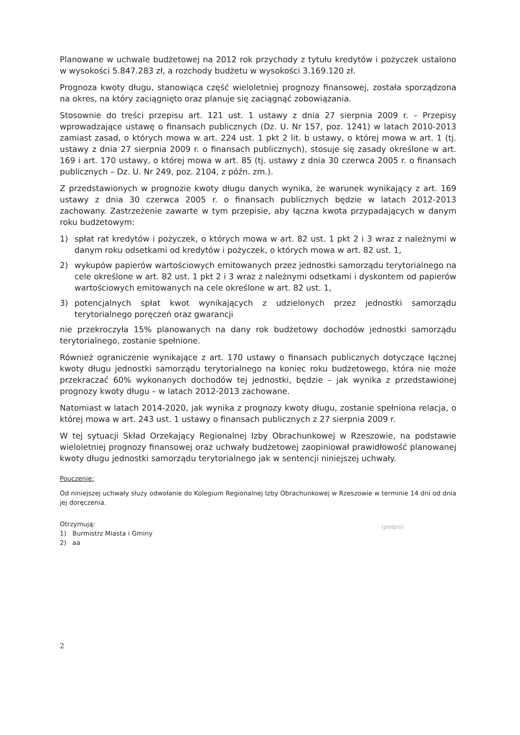Planowane w uchwale budżetowej na 2012 rok przychody z tytułu kredytów i pożyczek ustalono w wysokości 5.847.283 zł, a rozchody budżetu w wysokości 3.169.120 zł.
Prognoza kwoty długu, stanowiąca część wieloletniej prognozy finansowej, została sporządzona na okres, na który zaciągnięto oraz planuje się zaciągnąć zobowiązania.
Stosownie do treści przepisu art. 121 ust. 1 ustawy z dnia 27 sierpnia 2009 r. – Przepisy wprowadzające ustawę o finansach publicznych (Dz. U. Nr 157, poz. 1241) w latach 2010-2013 zamiast zasad, o których mowa w art. 224 ust. 1 pkt 2 lit. b ustawy, o której mowa w art. 1 (tj. ustawy z dnia 27 sierpnia 2009 r. o finansach publicznych), stosuje się zasady określone w art. 169 i art. 170 ustawy, o której mowa w art. 85 (tj. ustawy z dnia 30 czerwca 2005 r. o finansach publicznych – Dz. U. Nr 249, poz. 2104, z późn. zm.).
Z przedstawionych w prognozie kwoty długu danych wynika, że warunek wynikający z art. 169 ustawy z dnia 30 czerwca 2005 r. o finansach publicznych będzie w latach 2012-2013 zachowany. Zastrzeżenie zawarte w tym przepisie, aby łączna kwota przypadających w danym roku budżetowym:
1) spłat rat kredytów i pożyczek, o których mowa w art. 82 ust. 1 pkt 2 i 3 wraz z należnymi w danym roku odsetkami od kredytów i pożyczek, o których mowa w art. 82 ust. 1,
2) wykupów papierów wartościowych emitowanych przez jednostki samorządu terytorialnego na cele określone w art. 82 ust. 1 pkt 2 i 3 wraz z należnymi odsetkami i dyskontem od papierów wartościowych emitowanych na cele określone w art. 82 ust. 1,
3) potencjalnych spłat kwot wynikających z udzielonych przez jednostki samorządu terytorialnego poręczeń oraz gwarancji
nie przekroczyła 15% planowanych na dany rok budżetowy dochodów jednostki samorządu terytorialnego, zostanie spełnione.
Również ograniczenie wynikające z art. 170 ustawy o finansach publicznych dotyczące łącznej kwoty długu jednostki samorządu terytorialnego na koniec roku budżetowego, która nie może przekraczać 60% wykonanych dochodów tej jednostki, będzie – jak wynika z przedstawionej prognozy kwoty długu – w latach 2012-2013 zachowane.
Natomiast w latach 2014-2020, jak wynika z prognozy kwoty długu, zostanie spełniona relacja, o której mowa w art. 243 ust. 1 ustawy o finansach publicznych z 27 sierpnia 2009 r.
W tej sytuacji Skład Orzekający Regionalnej Izby Obrachunkowej w Rzeszowie, na podstawie wieloletniej prognozy finansowej oraz uchwały budżetowej zaopiniował prawidłowość planowanej kwoty długu jednostki samorządu terytorialnego jak w sentencji niniejszej uchwały.
Pouczenie:
Od niniejszej uchwały służy odwołanie do Kolegium Regionalnej Izby Obrachunkowej w Rzeszowie w terminie 14 dni od dnia jej doręczenia.
Otrzymują:
1) Burmistrz Miasta i Gminy
2) aa
(podpis)
2